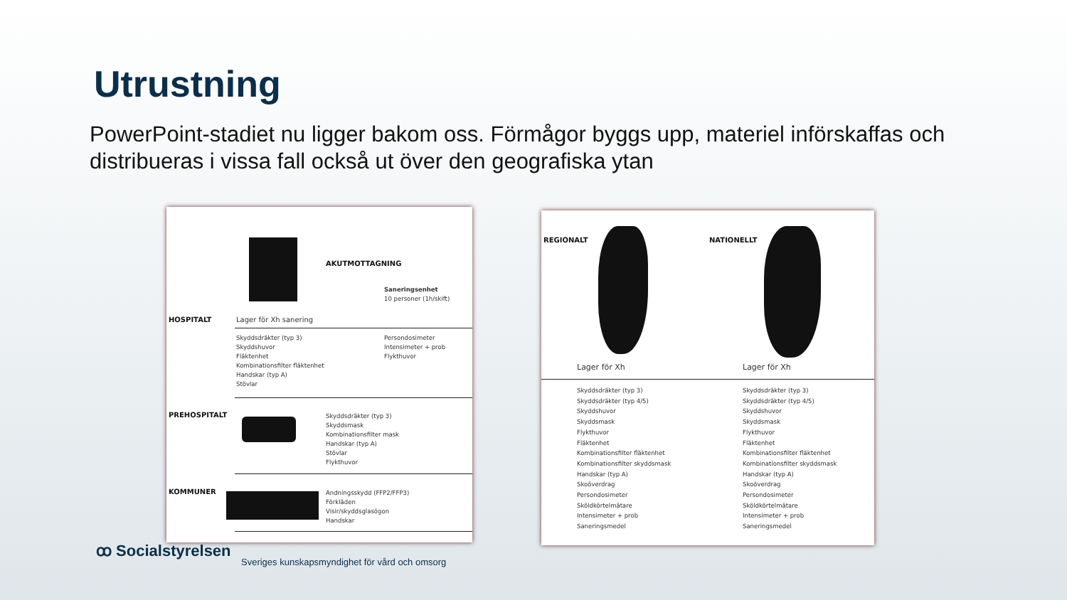Utrustning
PowerPoint-stadiet nu ligger bakom oss. Förmågor byggs upp, materiel införskaffas och distribueras i vissa fall också ut över den geografiska ytan
AKUTMOTTAGNING
Saneringsenhet
10 personer (1h/skift)
HOSPITALT Lager för Xh sanering
Skyddsdräkter (typ 3)
Skyddshuvor
Fläktenhet
Kombinationsfilter fläktenhet
Handskar (typ A)
Stövlar
Persondosimeter
Intensimeter + prob
Flykthuvor
PREHOSPITALT
Skyddsdräkter (typ 3)
Skyddsmask
Kombinationsfilter mask
Handskar (typ A)
Stövlar
Flykthuvor
KOMMUNER
Andningsskydd (FFP2/FFP3)
Förkläden
Visir/skyddsglasögon
Handskar
REGIONALT NATIONELLT
Lager för Xh Lager för Xh
Skyddsdräkter (typ 3)
Skyddsdräkter (typ 4/5)
Skyddshuvor
Skyddsmask
Flykthuvor
Fläktenhet
Kombinationsfilter fläktenhet
Kombinationsfilter skyddsmask
Handskar (typ A)
Skoöverdrag
Persondosimeter
Sköldkörtelmätare
Intensimeter + prob
Saneringsmedel
Skyddsdräkter (typ 3)
Skyddsdräkter (typ 4/5)
Skyddshuvor
Skyddsmask
Flykthuvor
Fläktenhet
Kombinationsfilter fläktenhet
Kombinationsfilter skyddsmask
Handskar (typ A)
Skoöverdrag
Persondosimeter
Sköldkörtelmätare
Intensimeter + prob
Saneringsmedel
ꝏ Socialstyrelsen
Sveriges kunskapsmyndighet för vård och omsorg